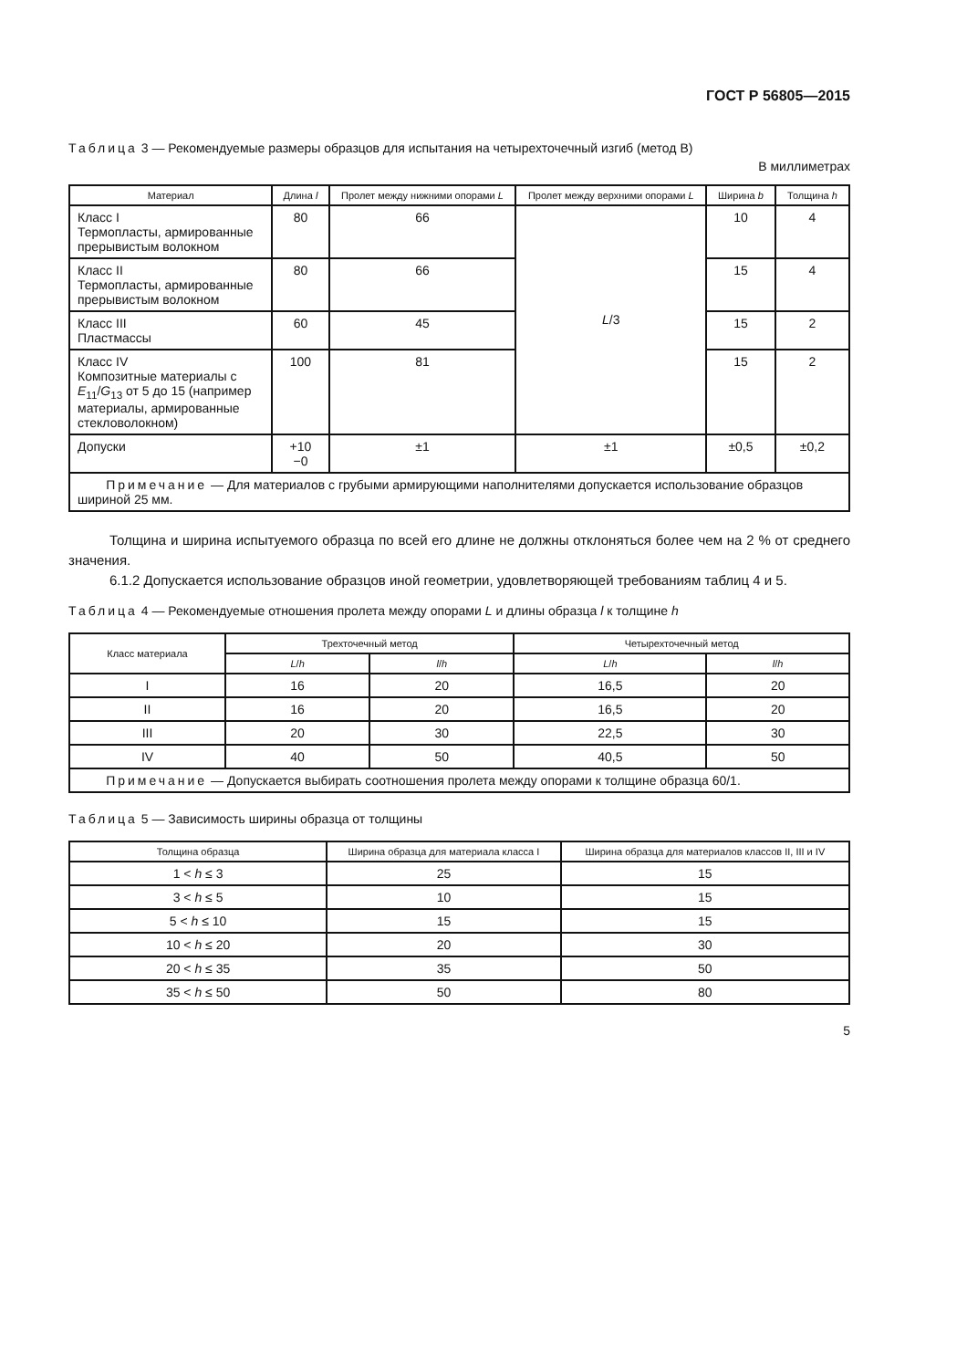ГОСТ Р 56805—2015
Таблица 3 — Рекомендуемые размеры образцов для испытания на четырехточечный изгиб (метод В)
В миллиметрах
| Материал | Длина l | Пролет между нижними опорами L | Пролет между верхними опорами L | Ширина b | Толщина h |
| --- | --- | --- | --- | --- | --- |
| Класс I Термопласты, армированные прерывистым волокном | 80 | 66 | L /3 | 10 | 4 |
| Класс II Термопласты, армированные прерывистым волокном | 80 | 66 | | 15 | 4 |
| Класс III Пластмассы | 60 | 45 | | 15 | 2 |
| Класс IV Композитные материалы с E<sub>11</sub>/ G<sub>13</sub> от 5 до 15 (например материалы, армированные стекловолокном) | 100 | 81 | | 15 | 2 |
| Допуски | +10 −0 | ±1 | ±1 | ±0,5 | ±0,2 |
| Примечание — Для материалов с грубыми армирующими наполнителями допускается использование образцов шириной 25 мм. | | | | | |
Толщина и ширина испытуемого образца по всей его длине не должны отклоняться более чем на 2 % от среднего значения.
6.1.2 Допускается использование образцов иной геометрии, удовлетворяющей требованиям таблиц 4 и 5.
Таблица 4 — Рекомендуемые отношения пролета между опорами L и длины образца l к толщине h
| Класс материала | Трехточечный метод | | Четырехточечный метод | |
| --- | --- | --- | --- | --- |
| | L / h | l / h | L / h | l / h |
| I | 16 | 20 | 16,5 | 20 |
| II | 16 | 20 | 16,5 | 20 |
| III | 20 | 30 | 22,5 | 30 |
| IV | 40 | 50 | 40,5 | 50 |
| Примечание — Допускается выбирать соотношения пролета между опорами к толщине образца 60/1. | | | | |
Таблица 5 — Зависимость ширины образца от толщины
| Толщина образца | Ширина образца для материала класса I | Ширина образца для материалов классов II, III и IV |
| --- | --- | --- |
| 1 < h ≤ 3 | 25 | 15 |
| 3 < h ≤ 5 | 10 | 15 |
| 5 < h ≤ 10 | 15 | 15 |
| 10 < h ≤ 20 | 20 | 30 |
| 20 < h ≤ 35 | 35 | 50 |
| 35 < h ≤ 50 | 50 | 80 |
5